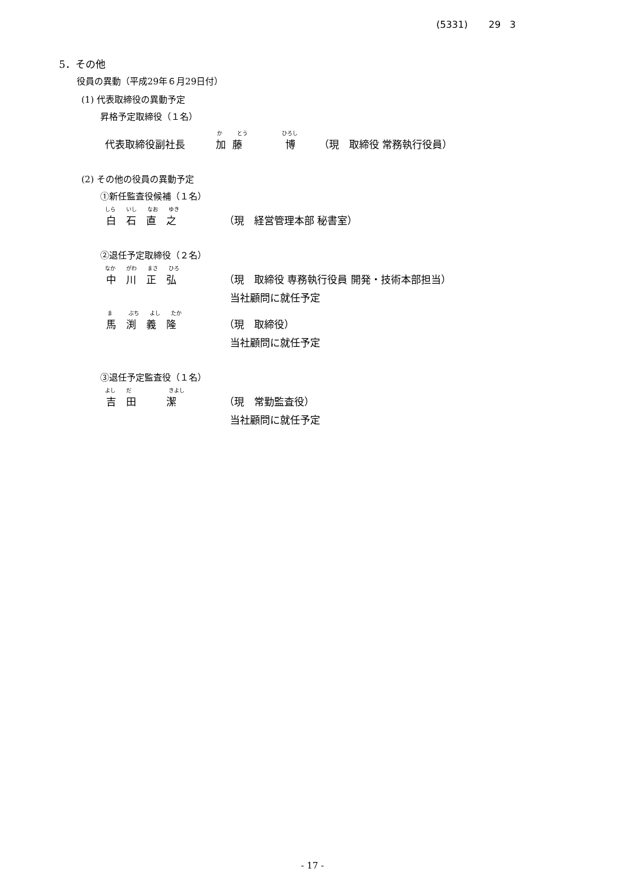(5331) 29 3
5．その他
役員の異動（平成29年６月29日付）
(1) 代表取締役の異動予定
昇格予定取締役（１名）
か とう ひろし
代表取締役副社長 加 藤 博 （現　取締役 常務執行役員）
(2) その他の役員の異動予定
①新任監査役候補（１名）
しら　　いし　　なお　　ゆき
白　石　直　之 （現　経営管理本部 秘書室）
②退任予定取締役（２名）
なか　　がわ　　まさ　　ひろ
中　川　正　弘 （現　取締役 専務執行役員 開発・技術本部担当）
当社顧問に就任予定
ま　　　ぶち　　よし　　たか
馬　渕　義　隆 （現　取締役）
当社顧問に就任予定
③退任予定監査役（１名）
よし　　だ　　　　　　　きよし
吉　田　　　潔 （現　常勤監査役）
当社顧問に就任予定
- 17 -